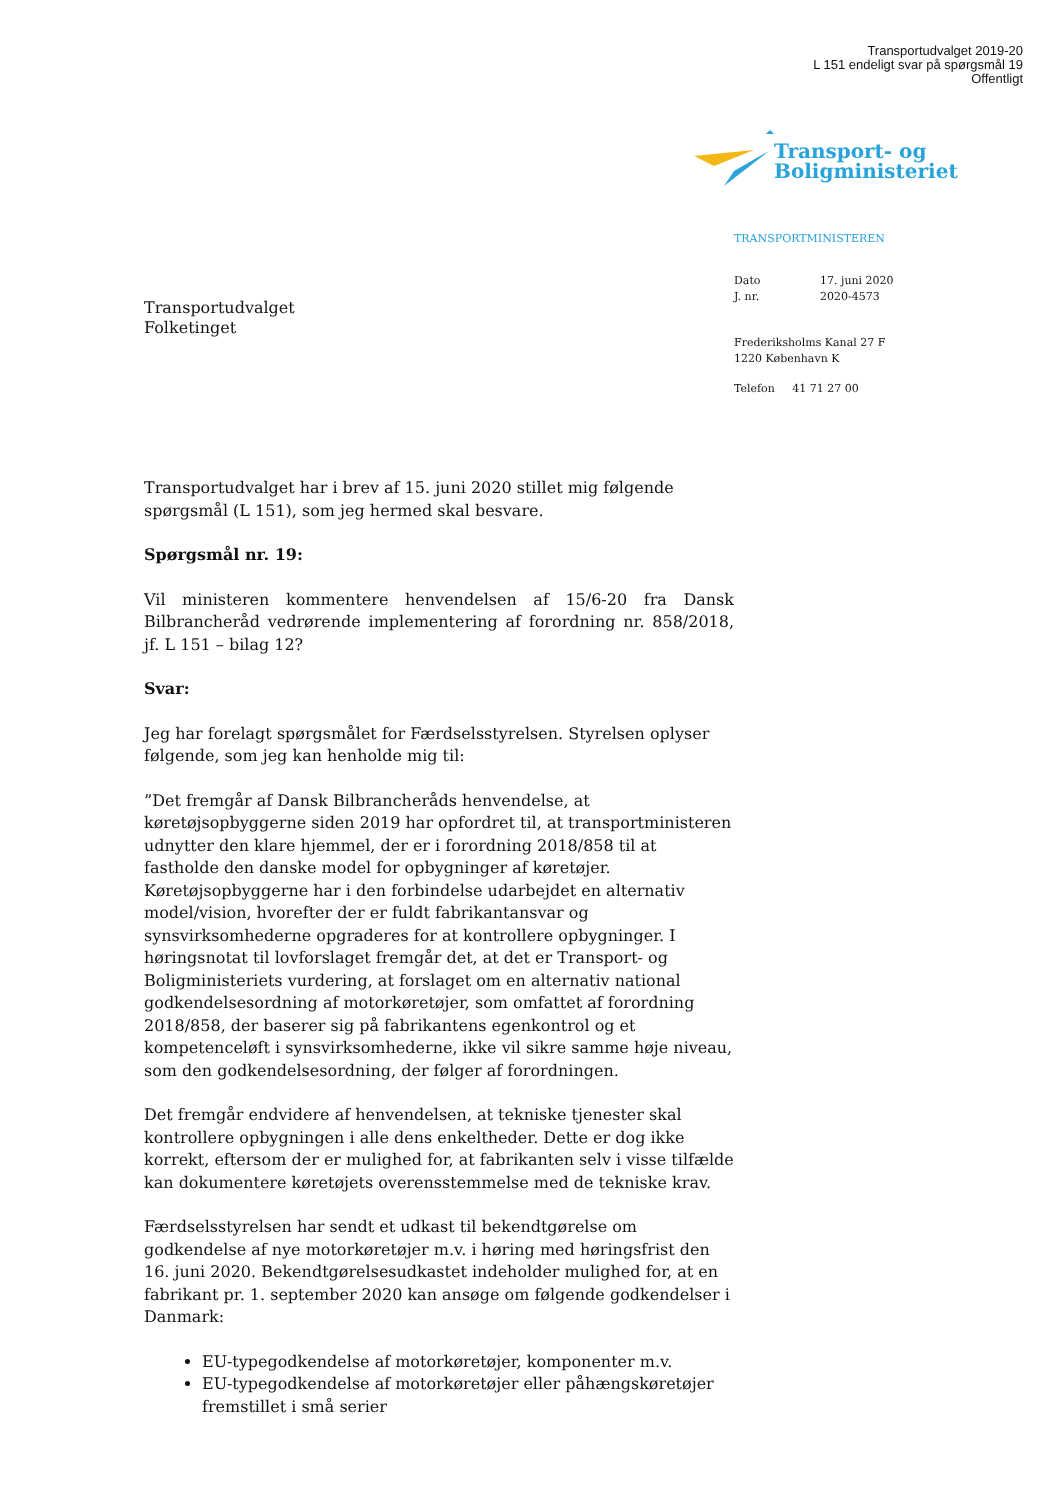Transportudvalget 2019-20
L 151 endeligt svar på spørgsmål 19
Offentligt
Transportudvalget
Folketinget
Transport- og
Boligministeriet
TRANSPORTMINISTEREN
Dato
J. nr.
17. juni 2020
2020-4573
Frederiksholms Kanal 27 F
1220 København K
Telefon 41 71 27 00
Transportudvalget har i brev af 15. juni 2020 stillet mig følgende spørgsmål (L 151), som jeg hermed skal besvare.
Spørgsmål nr. 19:
Vil ministeren kommentere henvendelsen af 15/6-20 fra Dansk Bilbrancheråd vedrørende implementering af forordning nr. 858/2018, jf. L 151 – bilag 12?
Svar:
Jeg har forelagt spørgsmålet for Færdselsstyrelsen. Styrelsen oplyser følgende, som jeg kan henholde mig til:
”Det fremgår af Dansk Bilbrancheråds henvendelse, at køretøjsopbyggerne siden 2019 har opfordret til, at transportministeren udnytter den klare hjemmel, der er i forordning 2018/858 til at fastholde den danske model for opbygninger af køretøjer. Køretøjsopbyggerne har i den forbindelse udarbejdet en alternativ model/vision, hvorefter der er fuldt fabrikantansvar og synsvirksomhederne opgraderes for at kontrollere opbygninger. I høringsnotat til lovforslaget fremgår det, at det er Transport- og Boligministeriets vurdering, at forslaget om en alternativ national godkendelsesordning af motorkøretøjer, som omfattet af forordning 2018/858, der baserer sig på fabrikantens egenkontrol og et kompetenceløft i synsvirksomhederne, ikke vil sikre samme høje niveau, som den godkendelsesordning, der følger af forordningen.
Det fremgår endvidere af henvendelsen, at tekniske tjenester skal kontrollere opbygningen i alle dens enkeltheder. Dette er dog ikke korrekt, eftersom der er mulighed for, at fabrikanten selv i visse tilfælde kan dokumentere køretøjets overensstemmelse med de tekniske krav.
Færdselsstyrelsen har sendt et udkast til bekendtgørelse om godkendelse af nye motorkøretøjer m.v. i høring med høringsfrist den 16. juni 2020. Bekendtgørelsesudkastet indeholder mulighed for, at en fabrikant pr. 1. september 2020 kan ansøge om følgende godkendelser i Danmark:
EU-typegodkendelse af motorkøretøjer, komponenter m.v.
EU-typegodkendelse af motorkøretøjer eller påhængskøretøjer fremstillet i små serier